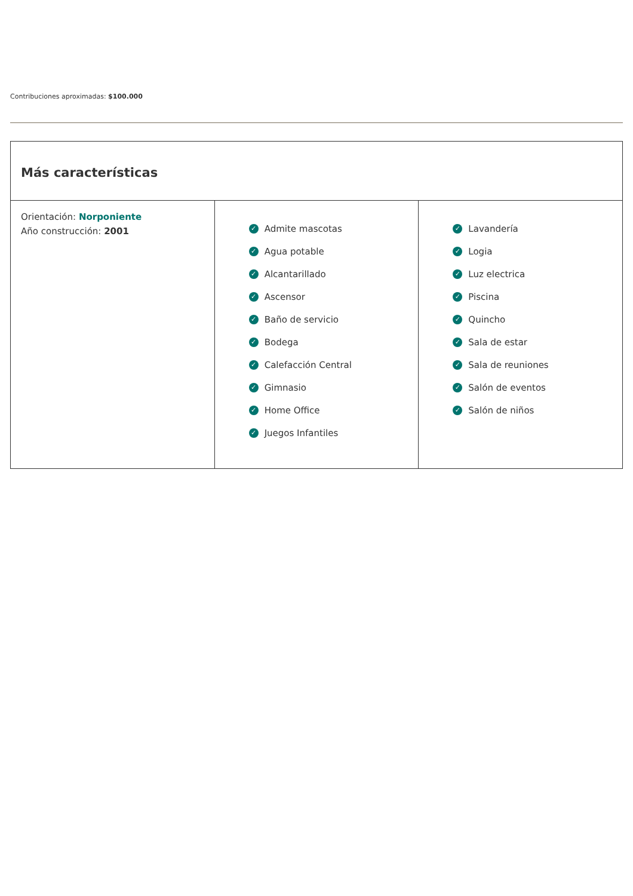Contribuciones aproximadas: $100.000
Más características
Orientación: Norponiente
Año construcción: 2001
✓ Admite mascotas
✓ Agua potable
✓ Alcantarillado
✓ Ascensor
✓ Baño de servicio
✓ Bodega
✓ Calefacción Central
✓ Gimnasio
✓ Home Office
✓ Juegos Infantiles
✓ Lavandería
✓ Logia
✓ Luz electrica
✓ Piscina
✓ Quincho
✓ Sala de estar
✓ Sala de reuniones
✓ Salón de eventos
✓ Salón de niños